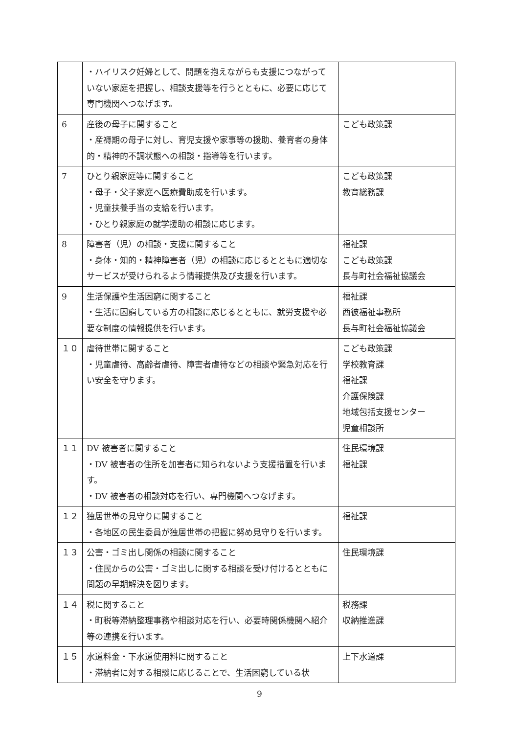| | ・ハイリスク妊婦として、問題を抱えながらも支援につながっていない家庭を把握し、相談支援等を行うとともに、必要に応じて専門機関へつなげます。 | |
| 6 | 産後の母子に関すること ・産褥期の母子に対し、育児支援や家事等の援助、養育者の身体的・精神的不調状態への相談・指導等を行います。 | こども政策課 |
| 7 | ひとり親家庭等に関すること ・母子・父子家庭へ医療費助成を行います。 ・児童扶養手当の支給を行います。 ・ひとり親家庭の就学援助の相談に応じます。 | こども政策課 教育総務課 |
| 8 | 障害者（児）の相談・支援に関すること ・身体・知的・精神障害者（児）の相談に応じるとともに適切なサービスが受けられるよう情報提供及び支援を行います。 | 福祉課 こども政策課 長与町社会福祉協議会 |
| 9 | 生活保護や生活困窮に関すること ・生活に困窮している方の相談に応じるとともに、就労支援や必要な制度の情報提供を行います。 | 福祉課 西彼福祉事務所 長与町社会福祉協議会 |
| １０ | 虐待世帯に関すること ・児童虐待、高齢者虐待、障害者虐待などの相談や緊急対応を行い安全を守ります。 | こども政策課 学校教育課 福祉課 介護保険課 地域包括支援センター 児童相談所 |
| １１ | DV 被害者に関すること ・DV 被害者の住所を加害者に知られないよう支援措置を行います。 ・DV 被害者の相談対応を行い、専門機関へつなげます。 | 住民環境課 福祉課 |
| １２ | 独居世帯の見守りに関すること ・各地区の民生委員が独居世帯の把握に努め見守りを行います。 | 福祉課 |
| １３ | 公害・ゴミ出し関係の相談に関すること ・住民からの公害・ゴミ出しに関する相談を受け付けるとともに問題の早期解決を図ります。 | 住民環境課 |
| １４ | 税に関すること ・町税等滞納整理事務や相談対応を行い、必要時関係機関へ紹介等の連携を行います。 | 税務課 収納推進課 |
| １５ | 水道料金・下水道使用料に関すること ・滞納者に対する相談に応じることで、生活困窮している状 | 上下水道課 |
9